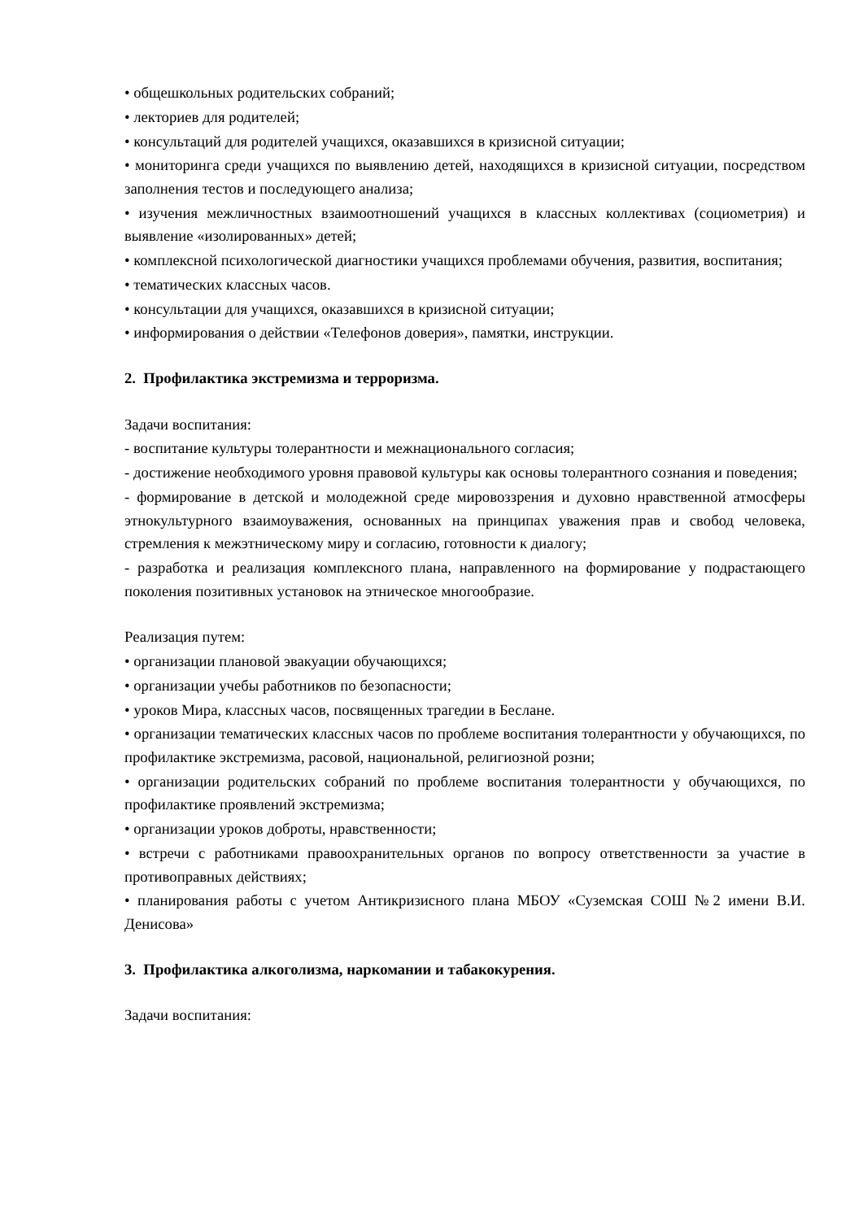• общешкольных родительских собраний;
• лекториев для родителей;
• консультаций для родителей учащихся, оказавшихся в кризисной ситуации;
• мониторинга среди учащихся по выявлению детей, находящихся в кризисной ситуации, посредством заполнения тестов и последующего анализа;
• изучения межличностных взаимоотношений учащихся в классных коллективах (социометрия) и выявление «изолированных» детей;
• комплексной психологической диагностики учащихся проблемами обучения, развития, воспитания;
• тематических классных часов.
• консультации для учащихся, оказавшихся в кризисной ситуации;
• информирования о действии «Телефонов доверия», памятки, инструкции.
2. Профилактика экстремизма и терроризма.
Задачи воспитания:
- воспитание культуры толерантности и межнационального согласия;
- достижение необходимого уровня правовой культуры как основы толерантного сознания и поведения;
- формирование в детской и молодежной среде мировоззрения и духовно нравственной атмосферы этнокультурного взаимоуважения, основанных на принципах уважения прав и свобод человека, стремления к межэтническому миру и согласию, готовности к диалогу;
- разработка и реализация комплексного плана, направленного на формирование у подрастающего поколения позитивных установок на этническое многообразие.
Реализация путем:
• организации плановой эвакуации обучающихся;
• организации учебы работников по безопасности;
• уроков Мира, классных часов, посвященных трагедии в Беслане.
• организации тематических классных часов по проблеме воспитания толерантности у обучающихся, по профилактике экстремизма, расовой, национальной, религиозной розни;
• организации родительских собраний по проблеме воспитания толерантности у обучающихся, по профилактике проявлений экстремизма;
• организации уроков доброты, нравственности;
• встречи с работниками правоохранительных органов по вопросу ответственности за участие в противоправных действиях;
• планирования работы с учетом Антикризисного плана МБОУ «Суземская СОШ №2 имени В.И. Денисова»
3. Профилактика алкоголизма, наркомании и табакокурения.
Задачи воспитания: